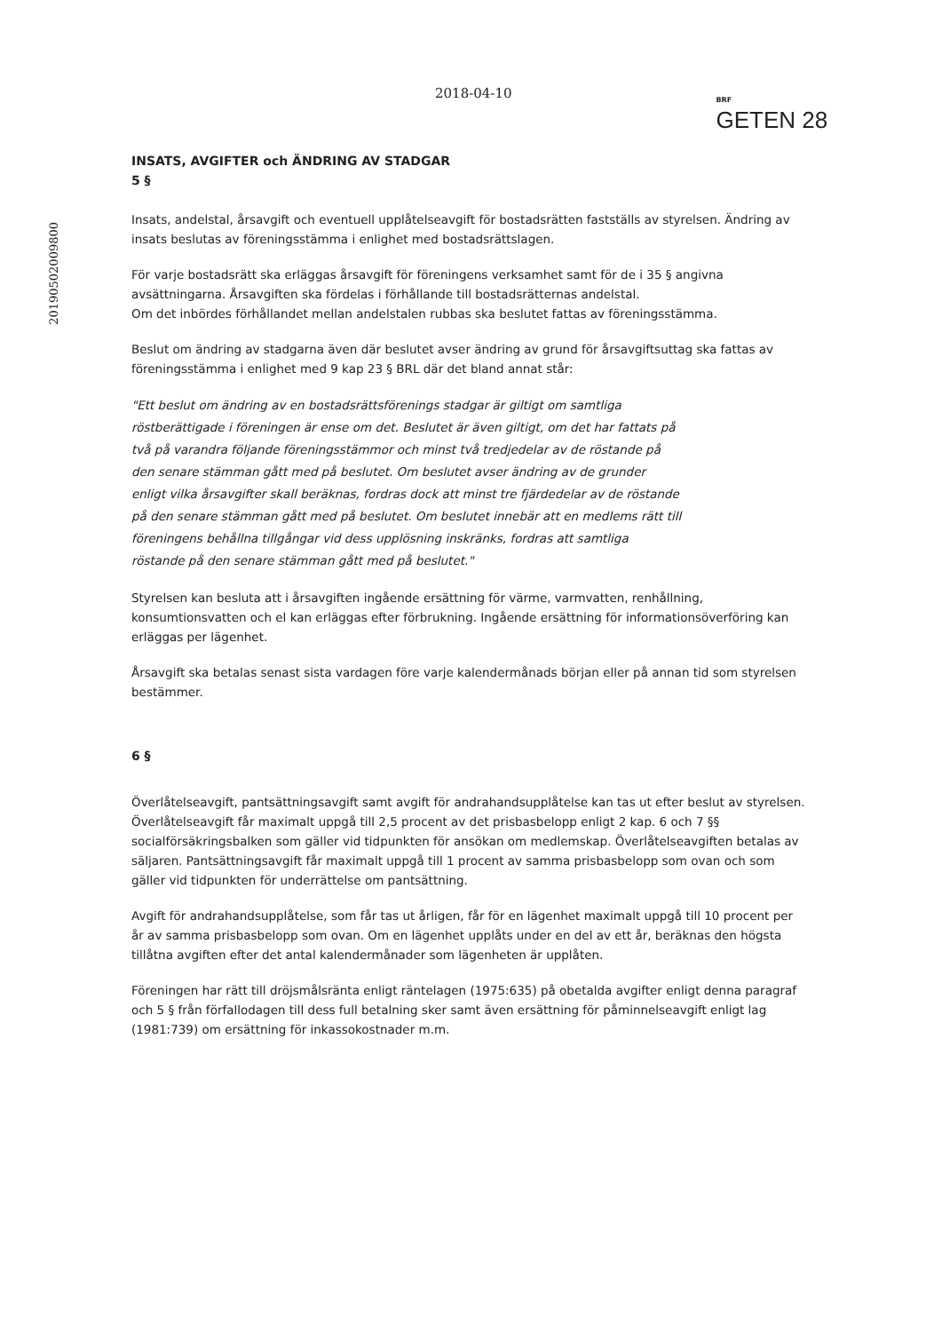20190502009800
2018-04-10
BRF
GETEN 28
INSATS, AVGIFTER och ÄNDRING AV STADGAR
5 §
Insats, andelstal, årsavgift och eventuell upplåtelseavgift för bostadsrätten fastställs av styrelsen. Ändring av insats beslutas av föreningsstämma i enlighet med bostadsrättslagen.
För varje bostadsrätt ska erläggas årsavgift för föreningens verksamhet samt för de i 35 § angivna avsättningarna. Årsavgiften ska fördelas i förhållande till bostadsrätternas andelstal.
Om det inbördes förhållandet mellan andelstalen rubbas ska beslutet fattas av föreningsstämma.
Beslut om ändring av stadgarna även där beslutet avser ändring av grund för årsavgiftsuttag ska fattas av föreningsstämma i enlighet med 9 kap 23 § BRL där det bland annat står:
"Ett beslut om ändring av en bostadsrättsförenings stadgar är giltigt om samtliga röstberättigade i föreningen är ense om det. Beslutet är även giltigt, om det har fattats på två på varandra följande föreningsstämmor och minst två tredjedelar av de röstande på den senare stämman gått med på beslutet. Om beslutet avser ändring av de grunder enligt vilka årsavgifter skall beräknas, fordras dock att minst tre fjärdedelar av de röstande på den senare stämman gått med på beslutet. Om beslutet innebär att en medlems rätt till föreningens behållna tillgångar vid dess upplösning inskränks, fordras att samtliga röstande på den senare stämman gått med på beslutet."
Styrelsen kan besluta att i årsavgiften ingående ersättning för värme, varmvatten, renhållning, konsumtionsvatten och el kan erläggas efter förbrukning. Ingående ersättning för informationsöverföring kan erläggas per lägenhet.
Årsavgift ska betalas senast sista vardagen före varje kalendermånads början eller på annan tid som styrelsen bestämmer.
6 §
Överlåtelseavgift, pantsättningsavgift samt avgift för andrahandsupplåtelse kan tas ut efter beslut av styrelsen. Överlåtelseavgift får maximalt uppgå till 2,5 procent av det prisbasbelopp enligt 2 kap. 6 och 7 §§ socialförsäkringsbalken som gäller vid tidpunkten för ansökan om medlemskap. Överlåtelseavgiften betalas av säljaren. Pantsättningsavgift får maximalt uppgå till 1 procent av samma prisbasbelopp som ovan och som gäller vid tidpunkten för underrättelse om pantsättning.
Avgift för andrahandsupplåtelse, som får tas ut årligen, får för en lägenhet maximalt uppgå till 10 procent per år av samma prisbasbelopp som ovan. Om en lägenhet upplåts under en del av ett år, beräknas den högsta tillåtna avgiften efter det antal kalendermånader som lägenheten är upplåten.
Föreningen har rätt till dröjsmålsränta enligt räntelagen (1975:635) på obetalda avgifter enligt denna paragraf och 5 § från förfallodagen till dess full betalning sker samt även ersättning för påminnelseavgift enligt lag (1981:739) om ersättning för inkassokostnader m.m.